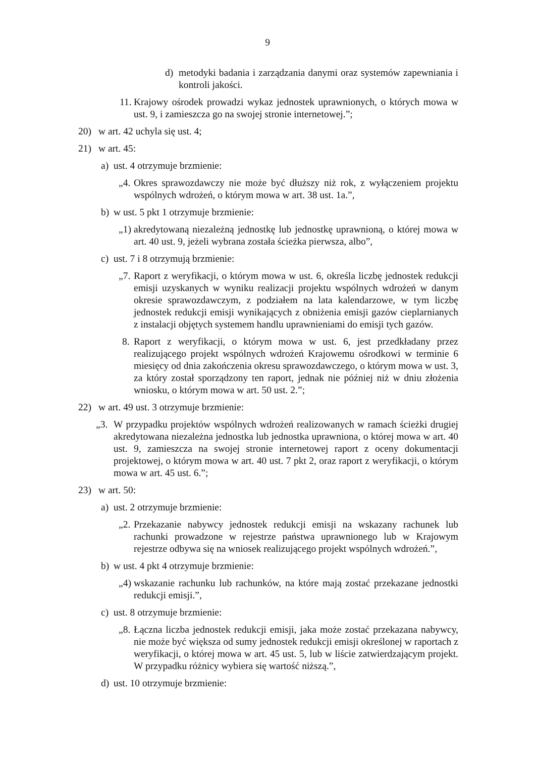9
d) metodyki badania i zarządzania danymi oraz systemów zapewniania i kontroli jakości.
11. Krajowy ośrodek prowadzi wykaz jednostek uprawnionych, o których mowa w ust. 9, i zamieszcza go na swojej stronie internetowej.”;
20) w art. 42 uchyla się ust. 4;
21) w art. 45:
a) ust. 4 otrzymuje brzmienie:
„4. Okres sprawozdawczy nie może być dłuższy niż rok, z wyłączeniem projektu wspólnych wdrożeń, o którym mowa w art. 38 ust. 1a.”,
b) w ust. 5 pkt 1 otrzymuje brzmienie:
„1) akredytowaną niezależną jednostkę lub jednostkę uprawnioną, o której mowa w art. 40 ust. 9, jeżeli wybrana została ścieżka pierwsza, albo”,
c) ust. 7 i 8 otrzymują brzmienie:
„7. Raport z weryfikacji, o którym mowa w ust. 6, określa liczbę jednostek redukcji emisji uzyskanych w wyniku realizacji projektu wspólnych wdrożeń w danym okresie sprawozdawczym, z podziałem na lata kalendarzowe, w tym liczbę jednostek redukcji emisji wynikających z obniżenia emisji gazów cieplarnianych z instalacji objętych systemem handlu uprawnieniami do emisji tych gazów.
8. Raport z weryfikacji, o którym mowa w ust. 6, jest przedkładany przez realizującego projekt wspólnych wdrożeń Krajowemu ośrodkowi w terminie 6 miesięcy od dnia zakończenia okresu sprawozdawczego, o którym mowa w ust. 3, za który został sporządzony ten raport, jednak nie później niż w dniu złożenia wniosku, o którym mowa w art. 50 ust. 2.”;
22) w art. 49 ust. 3 otrzymuje brzmienie:
„3. W przypadku projektów wspólnych wdrożeń realizowanych w ramach ścieżki drugiej akredytowana niezależna jednostka lub jednostka uprawniona, o której mowa w art. 40 ust. 9, zamieszcza na swojej stronie internetowej raport z oceny dokumentacji projektowej, o którym mowa w art. 40 ust. 7 pkt 2, oraz raport z weryfikacji, o którym mowa w art. 45 ust. 6.”;
23) w art. 50:
a) ust. 2 otrzymuje brzmienie:
„2. Przekazanie nabywcy jednostek redukcji emisji na wskazany rachunek lub rachunki prowadzone w rejestrze państwa uprawnionego lub w Krajowym rejestrze odbywa się na wniosek realizującego projekt wspólnych wdrożeń.”,
b) w ust. 4 pkt 4 otrzymuje brzmienie:
„4) wskazanie rachunku lub rachunków, na które mają zostać przekazane jednostki redukcji emisji.”,
c) ust. 8 otrzymuje brzmienie:
„8. Łączna liczba jednostek redukcji emisji, jaka może zostać przekazana nabywcy, nie może być większa od sumy jednostek redukcji emisji określonej w raportach z weryfikacji, o której mowa w art. 45 ust. 5, lub w liście zatwierdzającym projekt. W przypadku różnicy wybiera się wartość niższą.”,
d) ust. 10 otrzymuje brzmienie: